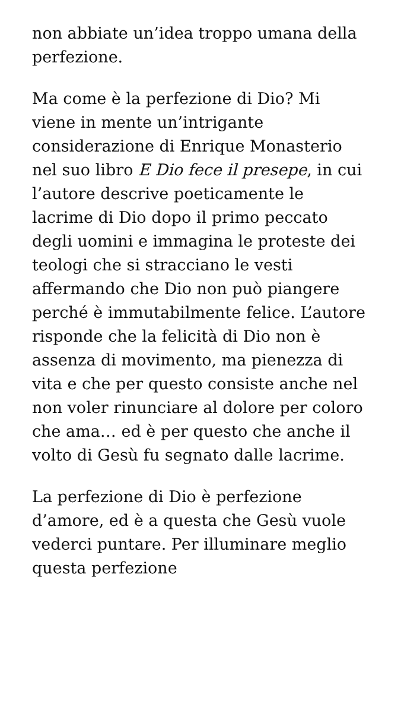non abbiate un’idea troppo umana della perfezione.
Ma come è la perfezione di Dio? Mi viene in mente un’intrigante considerazione di Enrique Monasterio nel suo libro E Dio fece il presepe, in cui l’autore descrive poeticamente le lacrime di Dio dopo il primo peccato degli uomini e immagina le proteste dei teologi che si stracciano le vesti affermando che Dio non può piangere perché è immutabilmente felice. L’autore risponde che la felicità di Dio non è assenza di movimento, ma pienezza di vita e che per questo consiste anche nel non voler rinunciare al dolore per coloro che ama… ed è per questo che anche il volto di Gesù fu segnato dalle lacrime.
La perfezione di Dio è perfezione d’amore, ed è a questa che Gesù vuole vederci puntare. Per illuminare meglio questa perfezione